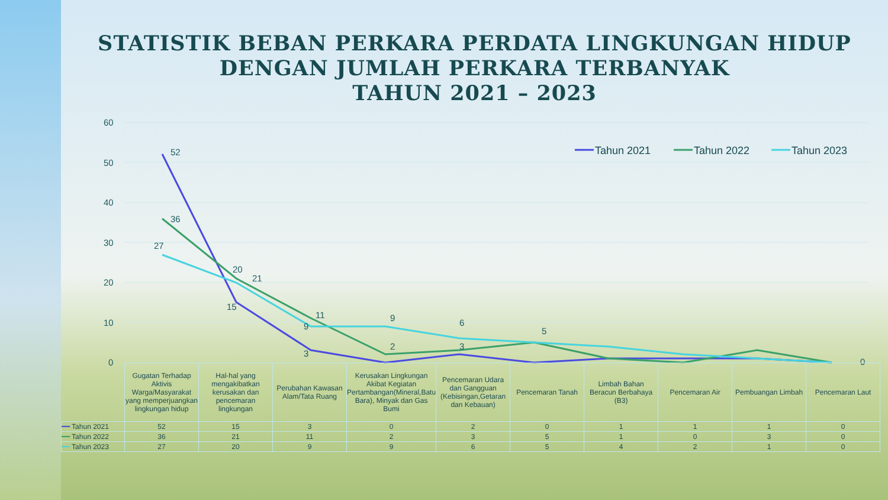STATISTIK BEBAN PERKARA PERDATA LINGKUNGAN HIDUP
DENGAN JUMLAH PERKARA TERBANYAK
TAHUN 2021 – 2023
60
50
40
30
20
10
0
52
36
27
20
21
15
11
9
3
9
2
6
3
5
0
Tahun 2021
Tahun 2022
Tahun 2023
| | Gugatan Terhadap Aktivis Warga/Masyarakat yang memperjuangkan lingkungan hidup | Hal-hal yang mengakibatkan kerusakan dan pencemaran lingkungan | Perubahan Kawasan Alam/Tata Ruang | Kerusakan Lingkungan Akibat Kegiatan Pertambangan(Mineral,Batu Bara), Minyak dan Gas Bumi | Pencemaran Udara dan Gangguan (Kebisingan,Getaran dan Kebauan) | Pencemaran Tanah | Limbah Bahan Beracun Berbahaya (B3) | Pencemaran Air | Pembuangan Limbah | Pencemaran Laut |
| ━━ Tahun 2021 | 52 | 15 | 3 | 0 | 2 | 0 | 1 | 1 | 1 | 0 |
| ━━ Tahun 2022 | 36 | 21 | 11 | 2 | 3 | 5 | 1 | 0 | 3 | 0 |
| ━━ Tahun 2023 | 27 | 20 | 9 | 9 | 6 | 5 | 4 | 2 | 1 | 0 |